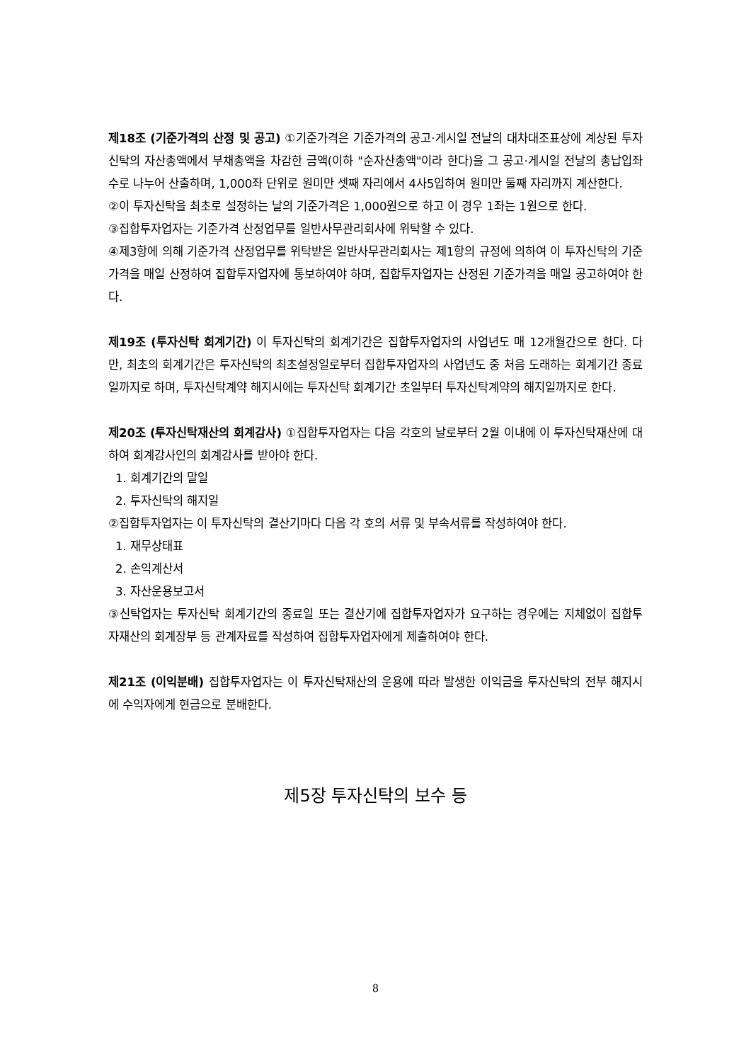제18조 (기준가격의 산정 및 공고) ①기준가격은 기준가격의 공고·게시일 전날의 대차대조표상에 계상된 투자신탁의 자산총액에서 부채총액을 차감한 금액(이하 "순자산총액"이라 한다)을 그 공고·게시일 전날의 총납입좌수로 나누어 산출하며, 1,000좌 단위로 원미만 셋째 자리에서 4사5입하여 원미만 둘째 자리까지 계산한다.
②이 투자신탁을 최초로 설정하는 날의 기준가격은 1,000원으로 하고 이 경우 1좌는 1원으로 한다.
③집합투자업자는 기준가격 산정업무를 일반사무관리회사에 위탁할 수 있다.
④제3항에 의해 기준가격 산정업무를 위탁받은 일반사무관리회사는 제1항의 규정에 의하여 이 투자신탁의 기준가격을 매일 산정하여 집합투자업자에 통보하여야 하며, 집합투자업자는 산정된 기준가격을 매일 공고하여야 한다.
제19조 (투자신탁 회계기간) 이 투자신탁의 회계기간은 집합투자업자의 사업년도 매 12개월간으로 한다. 다만, 최초의 회계기간은 투자신탁의 최초설정일로부터 집합투자업자의 사업년도 중 처음 도래하는 회계기간 종료일까지로 하며, 투자신탁계약 해지시에는 투자신탁 회계기간 초일부터 투자신탁계약의 해지일까지로 한다.
제20조 (투자신탁재산의 회계감사) ①집합투자업자는 다음 각호의 날로부터 2월 이내에 이 투자신탁재산에 대하여 회계감사인의 회계감사를 받아야 한다.
1. 회계기간의 말일
2. 투자신탁의 해지일
②집합투자업자는 이 투자신탁의 결산기마다 다음 각 호의 서류 및 부속서류를 작성하여야 한다.
1. 재무상태표
2. 손익계산서
3. 자산운용보고서
③신탁업자는 투자신탁 회계기간의 종료일 또는 결산기에 집합투자업자가 요구하는 경우에는 지체없이 집합투자재산의 회계장부 등 관계자료를 작성하여 집합투자업자에게 제출하여야 한다.
제21조 (이익분배) 집합투자업자는 이 투자신탁재산의 운용에 따라 발생한 이익금을 투자신탁의 전부 해지시에 수익자에게 현금으로 분배한다.
제5장 투자신탁의 보수 등
8